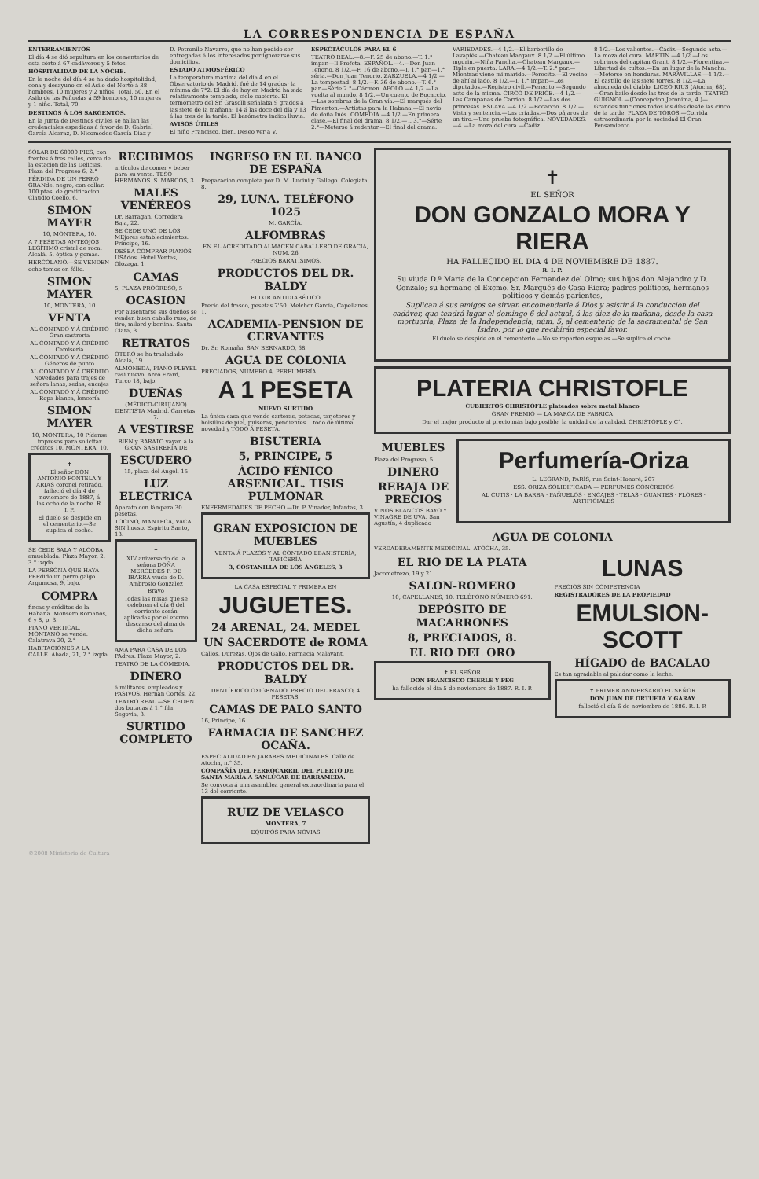LA CORRESPONDENCIA DE ESPAÑA
ENTERRAMIENTOS
El día 4 se dió sepultura en los cementerios de esta córte á 67 cadáveres y 5 fetos.
HOSPITALIDAD DE LA NOCHE.
En la noche del día 4 se ha dado hospitalidad, cena y desayuno en el Asilo del Norte á 38 hombres, 10 mujeres y 2 niños. Total, 50. En el Asilo de las Peñuelas á 59 hombres, 10 mujeres y 1 niño. Total, 70.
DESTINOS Á LOS SARGENTOS.
En la Junta de Destinos civiles se hallan las credenciales espedidas á favor de D. Gabriel García Alcaraz, D. Nicomedes García Diaz y
D. Petronilo Navarro, que no han podido ser entregadas á los interesados por ignorarse sus domicilios.
ESTADO ATMOSFÉRICO
La temperatura máxima del día 4 en el Observatorio de Madrid, fué de 14 grados; la mínima de 7°2. El día de hoy en Madrid ha sido relativamente templado, cielo cubierto. El termómetro del Sr. Grasolli señalaba 9 grados á las siete de la mañana; 14 á las doce del día y 13 á las tres de la tarde. El barómetro indica lluvia.
AVISOS ÚTILES
El niño Francisco, bien. Deseo ver á V.
ESPECTÁCULOS PARA EL 6
TEATRO REAL.—8.—F. 25 de abono.—T. 1.° impar.—Il Profeta. ESPAÑOL.—4.—Don Juan Tenorio. 8 1/2.—F. 16 de abono.—T. 1.° par.—1.° séria.—Don Juan Tenorio. ZARZUELA.—4 1/2.—La tempestad. 8 1/2.—F. 36 de abono.—T. 6.° par.—Série 2.°—Cármen. APOLO.—4 1/2.—La vuelta al mundo. 8 1/2.—Un cuento de Bocaccio.—Las sombras de la Gran vía.—El marqués del Pimenton.—Artistas para la Habana.—El novio de doña Inés. COMEDIA.—4 1/2.—En primera clase.—El final del drama. 8 1/2.—T. 3.°—Série 2.°—Meterse á redentor.—El final del drama.
VARIEDADES.—4 1/2.—El barberillo de Lavapiés.—Chateau Margaux. 8 1/2.—El último mgurin.—Niña Pancha.—Chateau Margaux.—Tiple en puerta. LARA.—4 1/2.—T. 2.° par.—Mientras viene mi marido.—Perecito.—El vecino de ahí al lado. 8 1/2.—T. 1.° impar.—Los diputados.—Registro civil.—Perecito.—Segundo acto de la misma. CIRCO DE PRICE.—4 1/2.—Las Campanas de Carrion. 8 1/2.—Las dos princesas. ESLAVA.—4 1/2.—Bocaccio. 8 1/2.—Vista y sentencia.—Las criadas.—Dos pájaros de un tiro.—Una prueba fotográfica. NOVEDADES.—4.—La moza del cura.—Cádiz.
8 1/2.—Los valientes.—Cádiz.—Segundo acto.—La moza del cura. MARTIN.—4 1/2.—Los sobrinos del capitan Grant. 8 1/2.—Florentina.—Libertad de cultos.—En un lugar de la Mancha.—Meterse en honduras. MARAVILLAS.—4 1/2.—El castillo de las siete torres. 8 1/2.—La almoneda del diablo. LICEO RIUS (Atocha, 68).—Gran baile desde las tres de la tarde. TEATRO GUIGNOL.—(Concepcion Jerónima, 4.)—Grandes funciones todos los días desde las cinco de la tarde. PLAZA DE TOROS.—Corrida estraordinaria por la sociedad El Gran Pensamiento.
SOLAR DE 60000 PIES, con frentes á tres calles, cerca de la estacion de las Delicias. Plaza del Progreso 6, 2.°
PÉRDIDA DE UN PERRO GRANde, negro, con collar. 100 ptas. de gratificacion. Claudio Coello, 6.
SIMON MAYER
10, MONTERA, 10.
A 7 PESETAS ANTEOJOS LEGÍTIMO cristal de roca. Alcalá, 5, óptica y gomas.
HÉRCOLANO.—SE VENDEN ocho tomos en fólio.
SIMON MAYER
10, MONTERA, 10
VENTA
AL CONTADO Y Á CRÉDITO Gran sastrería
AL CONTADO Y Á CRÉDITO Camisería
AL CONTADO Y Á CRÉDITO Géneros de punto
AL CONTADO Y Á CRÉDITO Novedades para trajes de señora lanas, sedas, encajes
AL CONTADO Y Á CRÉDITO Ropa blanca, lencería
SIMON MAYER
10, MONTERA, 10 Pídanse impresos para solicitar créditos 10, MONTERA, 10.
✝
El señor DON ANTONIO FONTELA Y ARIAS coronel retirado, falleció el día 4 de noviembre de 1887, á las ocho de la noche. R. I. P.
El duelo se despide en el cementerio.—Se suplica el coche.
SE CEDE SALA Y ALCOBA amueblada. Plaza Mayor, 2, 3.° izqda.
LA PERSONA QUE HAYA PERdido un perro galgo. Argumosa, 9, bajo.
COMPRA
fincas y créditos de la Habana. Monsero Romanos, 6 y 8, p. 3.
PIANO VERTICAL, MONTANO se vende. Calatrava 20, 2.°
HABITACIONES A LA CALLE. Abada, 21, 2.° izqda.
RECIBIMOS
artículos de comer y beber para su venta. TESO HERMANOS. S. MARCOS, 3.
MALES VENÉREOS
Dr. Barragan. Corredera Baja, 22.
SE CEDE UNO DE LOS MEjores establecimientos. Príncipe, 16.
DESEA COMPRAR PIANOS USAdos. Hotel Ventas, Olózaga, 1.
CAMAS
5, PLAZA PROGRESO, 5
OCASION
Por ausentarse sus dueños se venden buen caballo ruso, de tiro, milord y berlina. Santa Clara, 3.
RETRATOS
OTERO se ha trasladado Alcalá, 19.
ALMONEDA, PIANO PLEYEL casi nuevo. Arco Erard, Turco 18, bajo.
DUEÑAS
(MÉDICO-CIRUJANO) DENTISTA Madrid, Carretas, 7.
A VESTIRSE
BIEN y BARATO vayan á la GRAN SASTRERÍA DE
ESCUDERO
15, plaza del Angel, 15
LUZ ELECTRICA
Aparato con lámpara 30 pesetas.
TOCINO, MANTECA, VACA SIN hueso. Espíritu Santo, 13.
✝
XIV aniversario de la señora DOÑA MERCEDES F. DE IBARRA viuda de D. Ambrosio Gonzalez Bravo
Todas las misas que se celebren el día 6 del corriente serán aplicadas por el eterno descanso del alma de dicha señora.
AMA PARA CASA DE LOS PAdres. Plaza Mayor, 2.
TEATRO DE LA COMEDIA.
DINERO
á militares, empleados y PASIVOS. Hernan Cortés, 22.
TEATRO REAL.—SE CEDEN dos butacas á 1.° fila. Segovia, 3.
SURTIDO COMPLETO
INGRESO EN EL BANCO DE ESPAÑA
Preparacion completa por D. M. Lucini y Gallego. Colegiata, 8.
29, LUNA. TELÉFONO 1025
M. GARCÍA.
ALFOMBRAS
EN EL ACREDITADO ALMACEN CABALLERO DE GRACIA, NÚM. 26
PRECIOS BARATÍSIMOS.
PRODUCTOS DEL DR. BALDY
ELIXIR ANTIDIABÉTICO
Precio del frasco, pesetas 7'50. Melchor García, Capellanes, 1.
ACADEMIA-PENSION DE CERVANTES
Dr. Sr. Romaña. SAN BERNARDO, 68.
AGUA DE COLONIA
PRECIADOS, NÚMERO 4, PERFUMERÍA
A 1 PESETA
NUEVO SURTIDO
La única casa que vende carteras, petacas, tarjeteros y bolsillos de piel, pulseras, pendientes... todo de última novedad y TODO Á PESETA.
BISUTERIA
5, PRINCIPE, 5
ÁCIDO FÉNICO ARSENICAL. TISIS PULMONAR
ENFERMEDADES DE PECHO.—Dr. P. Vinader, Infantas, 3.
GRAN EXPOSICION DE MUEBLES
VENTA Á PLAZOS Y AL CONTADO EBANISTERÍA, TAPICERÍA
3, COSTANILLA DE LOS ÁNGELES, 3
LA CASA ESPECIAL Y PRIMERA EN
JUGUETES.
24 ARENAL, 24. MEDEL
UN SACERDOTE de ROMA
Callos, Durezas, Ojos de Gallo. Farmacia Malavant.
PRODUCTOS DEL DR. BALDY
DENTÍFRICO OXIGENADO. PRECIO DEL FRASCO, 4 PESETAS.
CAMAS DE PALO SANTO
16, Príncipe, 16.
FARMACIA DE SANCHEZ OCAÑA.
ESPECIALIDAD EN JARABES MEDICINALES. Calle de Atocha, n.° 35.
COMPAÑÍA DEL FERROCARRIL DEL PUERTO DE SANTA MARÍA A SANLÚCAR DE BARRAMEDA.
Se convoca á una asamblea general extraordinaria para el 13 del corriente.
RUIZ DE VELASCO
MONTERA, 7
EQUIPOS PARA NOVIAS
✝
EL SEÑOR
DON GONZALO MORA Y RIERA
HA FALLECIDO EL DIA 4 DE NOVIEMBRE DE 1887.
R. I. P.
Su viuda D.ª María de la Concepcion Fernandez del Olmo; sus hijos don Alejandro y D. Gonzalo; su hermano el Excmo. Sr. Marqués de Casa-Riera; padres políticos, hermanos políticos y demás parientes,
Suplican á sus amigos se sirvan encomendarle á Dios y asistir á la conduccion del cadáver, que tendrá lugar el domingo 6 del actual, á las diez de la mañana, desde la casa mortuoria, Plaza de la Independencia, núm. 5, al cementerio de la sacramental de San Isidro, por lo que recibirán especial favor.
El duelo se despide en el cementerio.—No se reparten esquelas.—Se suplica el coche.
PLATERIA CHRISTOFLE
CUBIERTOS CHRISTOFLE plateados sobre metal blanco
GRAN PREMIO — LA MARCA DE FABRICA
Dar el mejor producto al precio más bajo posible. la unidad de la calidad. CHRISTOFLE y C°.
MUEBLES
Plaza del Progreso, 5.
DINERO
REBAJA DE PRECIOS
VINOS BLANCOS BAYO Y VINAGRE DE UVA. San Agustín, 4 duplicado
Perfumería-Oriza
L. LEGRAND, PARÍS, rue Saint-Honoré, 207
ESS. ORIZA SOLIDIFICADA — PERFUMES CONCRETOS
AL CUTIS · LA BARBA · PAÑUELOS · ENCAJES · TELAS · GUANTES · FLORES · ARTIFICIALES
AGUA DE COLONIA
VERDADERAMENTE MEDICINAL. ATOCHA, 35.
EL RIO DE LA PLATA
Jacometrezo, 19 y 21.
SALON-ROMERO
10, CAPELLANES, 10. TELÉFONO NÚMERO 691.
DEPÓSITO DE MACARRONES
8, PRECIADOS, 8.
EL RIO DEL ORO
✝ EL SEÑOR
DON FRANCISCO CHERLE Y PEG
ha fallecido el día 5 de noviembre de 1887. R. I. P.
LUNAS
PRECIOS SIN COMPETENCIA
REGISTRADORES DE LA PROPIEDAD
EMULSION-SCOTT
HÍGADO de BACALAO
Es tan agradable al paladar como la leche.
✝ PRIMER ANIVERSARIO EL SEÑOR
DON JUAN DE ORTUETA Y GARAY
falleció el día 6 de noviembre de 1886. R. I. P.
©2008 Ministerio de Cultura